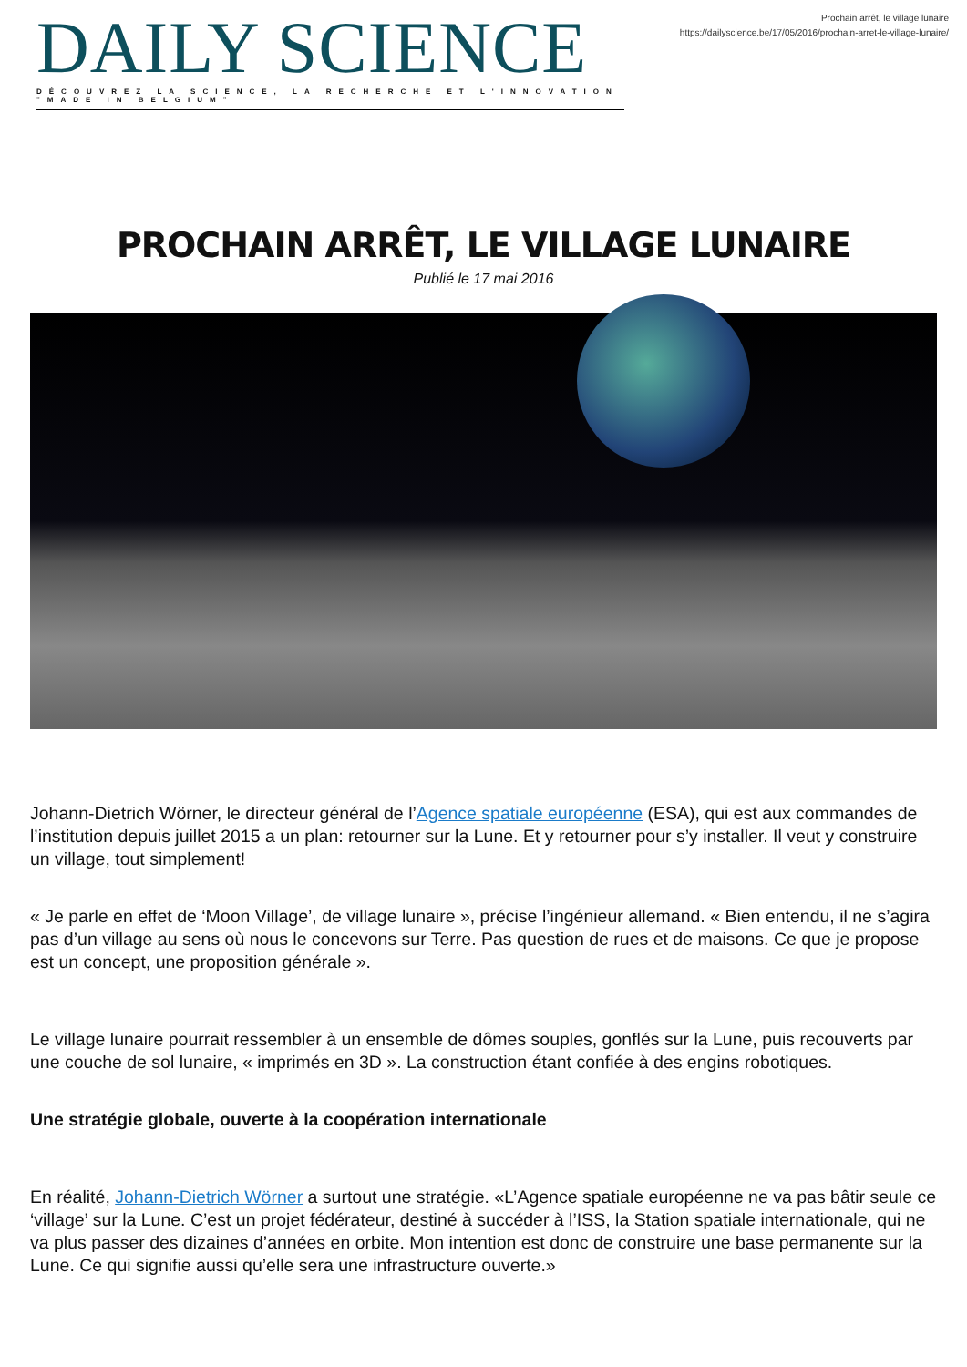DAILY SCIENCE
DÉCOUVREZ LA SCIENCE, LA RECHERCHE ET L'INNOVATION "MADE IN BELGIUM"
Prochain arrêt, le village lunaire
https://dailyscience.be/17/05/2016/prochain-arret-le-village-lunaire/
PROCHAIN ARRÊT, LE VILLAGE LUNAIRE
Publié le 17 mai 2016
Johann-Dietrich Wörner, le directeur général de l’Agence spatiale européenne (ESA), qui est aux commandes de l’institution depuis juillet 2015 a un plan: retourner sur la Lune. Et y retourner pour s’y installer. Il veut y construire un village, tout simplement!
« Je parle en effet de ‘Moon Village’, de village lunaire », précise l’ingénieur allemand. « Bien entendu, il ne s’agira pas d’un village au sens où nous le concevons sur Terre. Pas question de rues et de maisons. Ce que je propose est un concept, une proposition générale ».
Le village lunaire pourrait ressembler à un ensemble de dômes souples, gonflés sur la Lune, puis recouverts par une couche de sol lunaire, « imprimés en 3D ». La construction étant confiée à des engins robotiques.
Une stratégie globale, ouverte à la coopération internationale
En réalité, Johann-Dietrich Wörner a surtout une stratégie. «L’Agence spatiale européenne ne va pas bâtir seule ce ‘village’ sur la Lune. C’est un projet fédérateur, destiné à succéder à l’ISS, la Station spatiale internationale, qui ne va plus passer des dizaines d’années en orbite. Mon intention est donc de construire une base permanente sur la Lune. Ce qui signifie aussi qu’elle sera une infrastructure ouverte.»